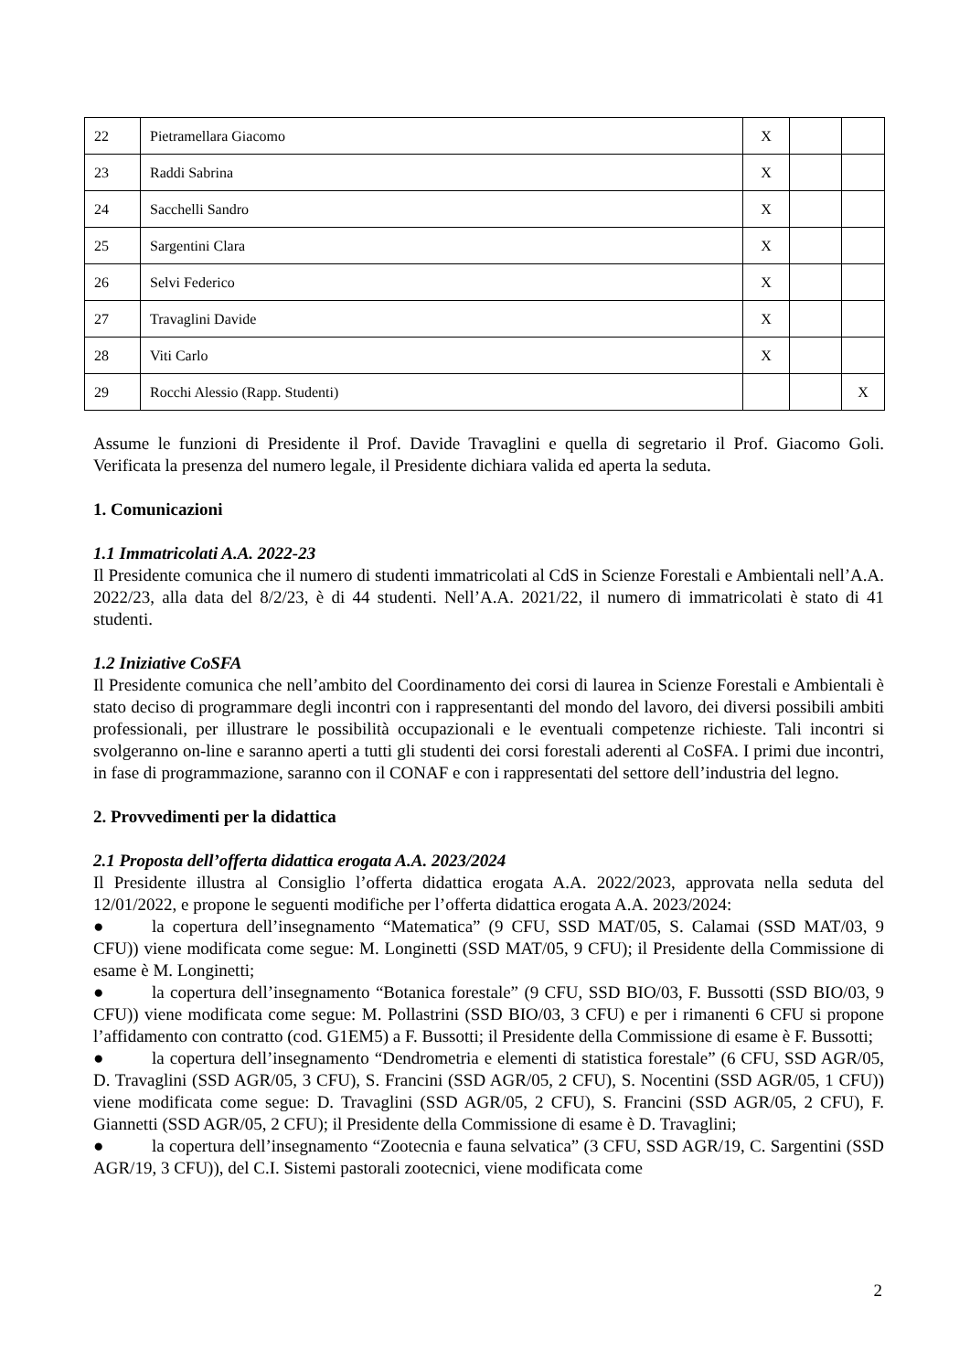| 22 | Pietramellara Giacomo | X | | |
| 23 | Raddi Sabrina | X | | |
| 24 | Sacchelli Sandro | X | | |
| 25 | Sargentini Clara | X | | |
| 26 | Selvi Federico | X | | |
| 27 | Travaglini Davide | X | | |
| 28 | Viti Carlo | X | | |
| 29 | Rocchi Alessio (Rapp. Studenti) | | | X |
Assume le funzioni di Presidente il Prof. Davide Travaglini e quella di segretario il Prof. Giacomo Goli. Verificata la presenza del numero legale, il Presidente dichiara valida ed aperta la seduta.
1. Comunicazioni
1.1 Immatricolati A.A. 2022-23
Il Presidente comunica che il numero di studenti immatricolati al CdS in Scienze Forestali e Ambientali nell’A.A. 2022/23, alla data del 8/2/23, è di 44 studenti. Nell’A.A. 2021/22, il numero di immatricolati è stato di 41 studenti.
1.2 Iniziative CoSFA
Il Presidente comunica che nell’ambito del Coordinamento dei corsi di laurea in Scienze Forestali e Ambientali è stato deciso di programmare degli incontri con i rappresentanti del mondo del lavoro, dei diversi possibili ambiti professionali, per illustrare le possibilità occupazionali e le eventuali competenze richieste. Tali incontri si svolgeranno on-line e saranno aperti a tutti gli studenti dei corsi forestali aderenti al CoSFA. I primi due incontri, in fase di programmazione, saranno con il CONAF e con i rappresentati del settore dell’industria del legno.
2. Provvedimenti per la didattica
2.1 Proposta dell’offerta didattica erogata A.A. 2023/2024
Il Presidente illustra al Consiglio l’offerta didattica erogata A.A. 2022/2023, approvata nella seduta del 12/01/2022, e propone le seguenti modifiche per l’offerta didattica erogata A.A. 2023/2024:
● la copertura dell’insegnamento “Matematica” (9 CFU, SSD MAT/05, S. Calamai (SSD MAT/03, 9 CFU)) viene modificata come segue: M. Longinetti (SSD MAT/05, 9 CFU); il Presidente della Commissione di esame è M. Longinetti;
● la copertura dell’insegnamento “Botanica forestale” (9 CFU, SSD BIO/03, F. Bussotti (SSD BIO/03, 9 CFU)) viene modificata come segue: M. Pollastrini (SSD BIO/03, 3 CFU) e per i rimanenti 6 CFU si propone l’affidamento con contratto (cod. G1EM5) a F. Bussotti; il Presidente della Commissione di esame è F. Bussotti;
● la copertura dell’insegnamento “Dendrometria e elementi di statistica forestale” (6 CFU, SSD AGR/05, D. Travaglini (SSD AGR/05, 3 CFU), S. Francini (SSD AGR/05, 2 CFU), S. Nocentini (SSD AGR/05, 1 CFU)) viene modificata come segue: D. Travaglini (SSD AGR/05, 2 CFU), S. Francini (SSD AGR/05, 2 CFU), F. Giannetti (SSD AGR/05, 2 CFU); il Presidente della Commissione di esame è D. Travaglini;
● la copertura dell’insegnamento “Zootecnia e fauna selvatica” (3 CFU, SSD AGR/19, C. Sargentini (SSD AGR/19, 3 CFU)), del C.I. Sistemi pastorali zootecnici, viene modificata come
2